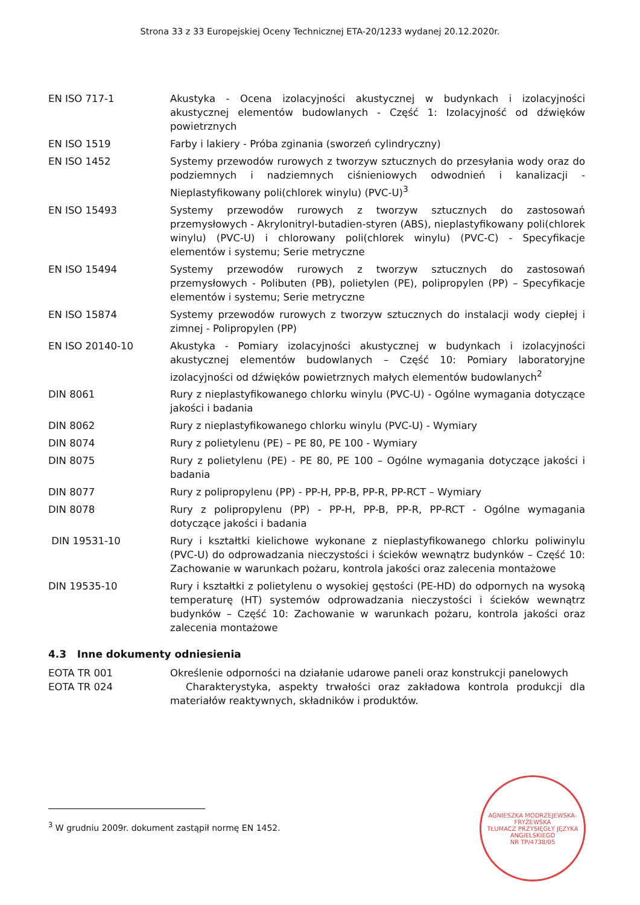Strona 33 z 33 Europejskiej Oceny Technicznej ETA-20/1233 wydanej 20.12.2020r.
EN ISO 717-1 Akustyka - Ocena izolacyjności akustycznej w budynkach i izolacyjności akustycznej elementów budowlanych - Część 1: Izolacyjność od dźwięków powietrznych
EN ISO 1519 Farby i lakiery - Próba zginania (sworzeń cylindryczny)
EN ISO 1452 Systemy przewodów rurowych z tworzyw sztucznych do przesyłania wody oraz do podziemnych i nadziemnych ciśnieniowych odwodnień i kanalizacji - Nieplastyfikowany poli(chlorek winylu) (PVC-U)<sup>3</sup>
EN ISO 15493 Systemy przewodów rurowych z tworzyw sztucznych do zastosowań przemysłowych - Akrylonitryl-butadien-styren (ABS), nieplastyfikowany poli(chlorek winylu) (PVC-U) i chlorowany poli(chlorek winylu) (PVC-C) - Specyfikacje elementów i systemu; Serie metryczne
EN ISO 15494 Systemy przewodów rurowych z tworzyw sztucznych do zastosowań przemysłowych - Polibuten (PB), polietylen (PE), polipropylen (PP) – Specyfikacje elementów i systemu; Serie metryczne
EN ISO 15874 Systemy przewodów rurowych z tworzyw sztucznych do instalacji wody ciepłej i zimnej - Polipropylen (PP)
EN ISO 20140-10 Akustyka - Pomiary izolacyjności akustycznej w budynkach i izolacyjności akustycznej elementów budowlanych – Część 10: Pomiary laboratoryjne izolacyjności od dźwięków powietrznych małych elementów budowlanych<sup>2</sup>
DIN 8061 Rury z nieplastyfikowanego chlorku winylu (PVC-U) - Ogólne wymagania dotyczące jakości i badania
DIN 8062 Rury z nieplastyfikowanego chlorku winylu (PVC-U) - Wymiary
DIN 8074 Rury z polietylenu (PE) – PE 80, PE 100 - Wymiary
DIN 8075 Rury z polietylenu (PE) - PE 80, PE 100 – Ogólne wymagania dotyczące jakości i badania
DIN 8077 Rury z polipropylenu (PP) - PP-H, PP-B, PP-R, PP-RCT – Wymiary
DIN 8078 Rury z polipropylenu (PP) - PP-H, PP-B, PP-R, PP-RCT - Ogólne wymagania dotyczące jakości i badania
DIN 19531-10 Rury i kształtki kielichowe wykonane z nieplastyfikowanego chlorku poliwinylu (PVC-U) do odprowadzania nieczystości i ścieków wewnątrz budynków – Część 10: Zachowanie w warunkach pożaru, kontrola jakości oraz zalecenia montażowe
DIN 19535-10 Rury i kształtki z polietylenu o wysokiej gęstości (PE-HD) do odpornych na wysoką temperaturę (HT) systemów odprowadzania nieczystości i ścieków wewnątrz budynków – Część 10: Zachowanie w warunkach pożaru, kontrola jakości oraz zalecenia montażowe
4.3 Inne dokumenty odniesienia
EOTA TR 001 Określenie odporności na działanie udarowe paneli oraz konstrukcji panelowych
EOTA TR 024 Charakterystyka, aspekty trwałości oraz zakładowa kontrola produkcji dla materiałów reaktywnych, składników i produktów.
<sup>3</sup> W grudniu 2009r. dokument zastąpił normę EN 1452.
AGNIESZKA MODRZEJEWSKA-FRYŻEWSKA
TŁUMACZ PRZYSIĘGŁY JĘZYKA ANGIELSKIEGO
NR TP/4738/05